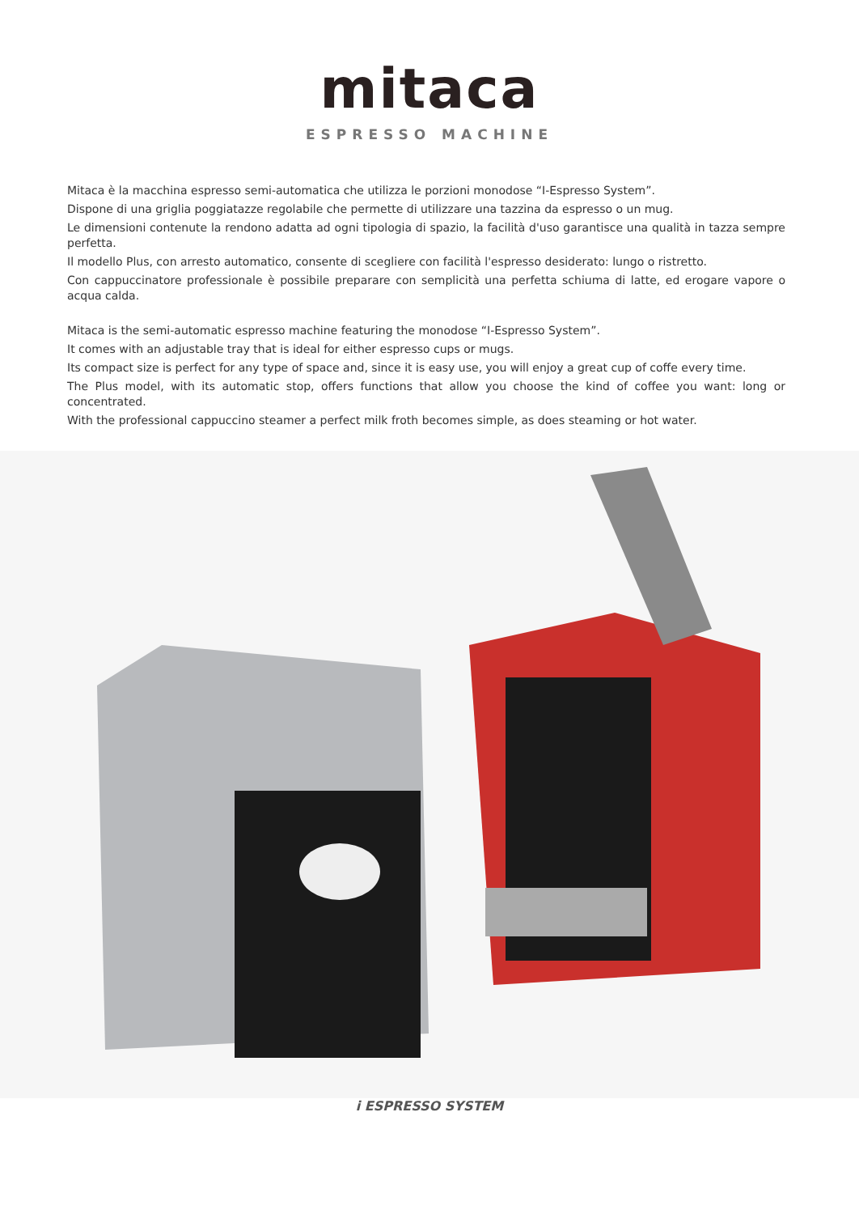mitaca
ESPRESSO MACHINE
Mitaca è la macchina espresso semi-automatica che utilizza le porzioni monodose “I-Espresso System”.
Dispone di una griglia poggiatazze regolabile che permette di utilizzare una tazzina da espresso o un mug.
Le dimensioni contenute la rendono adatta ad ogni tipologia di spazio, la facilità d'uso garantisce una qualità in tazza sempre perfetta.
Il modello Plus, con arresto automatico, consente di scegliere con facilità l'espresso desiderato: lungo o ristretto.
Con cappuccinatore professionale è possibile preparare con semplicità una perfetta schiuma di latte, ed erogare vapore o acqua calda.
Mitaca is the semi-automatic espresso machine featuring the monodose “I-Espresso System”.
It comes with an adjustable tray that is ideal for either espresso cups or mugs.
Its compact size is perfect for any type of space and, since it is easy use, you will enjoy a great cup of coffe every time.
The Plus model, with its automatic stop, offers functions that allow you choose the kind of coffee you want: long or concentrated.
With the professional cappuccino steamer a perfect milk froth becomes simple, as does steaming or hot water.
i ESPRESSO SYSTEM